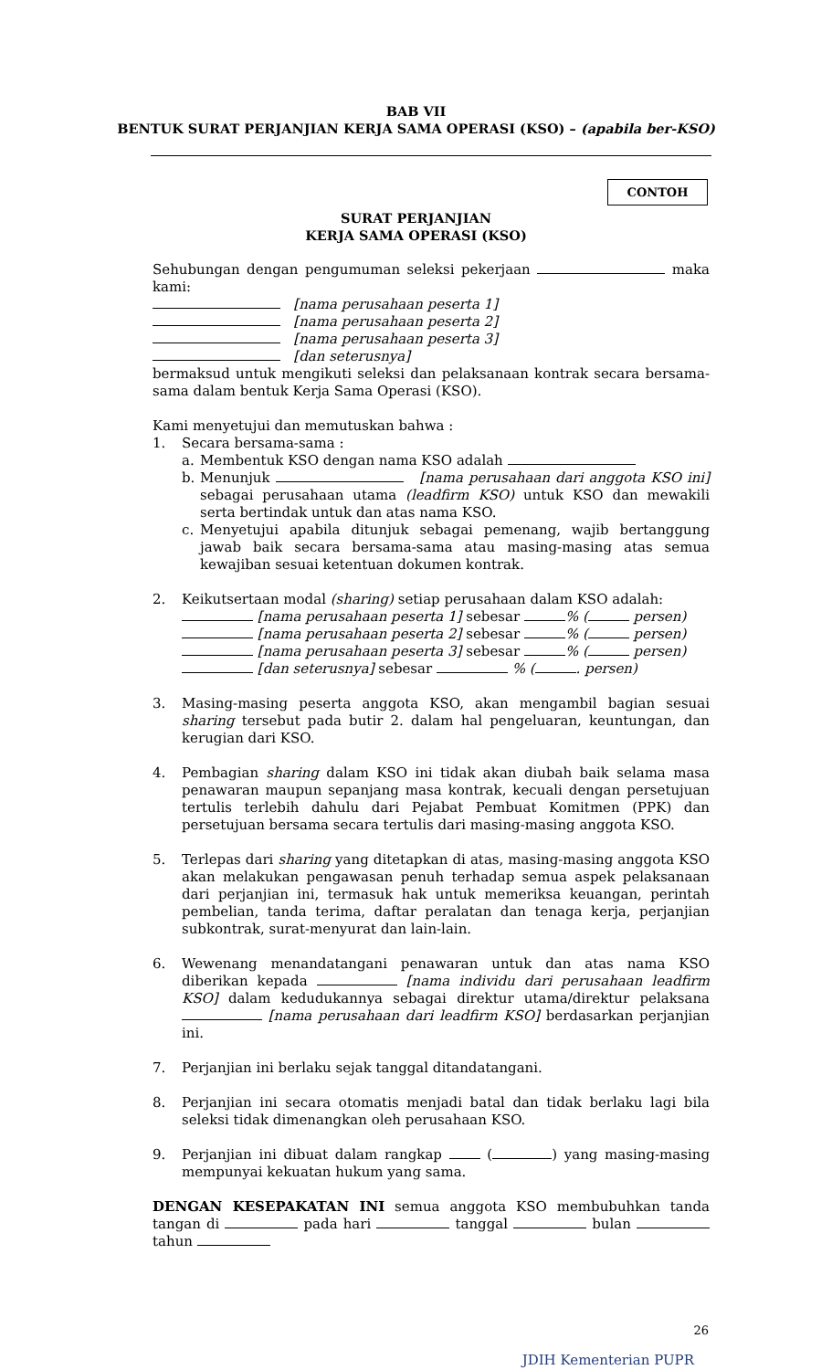BAB VII
BENTUK SURAT PERJANJIAN KERJA SAMA OPERASI (KSO) – (apabila ber-KSO)
CONTOH
SURAT PERJANJIAN
KERJA SAMA OPERASI (KSO)
Sehubungan dengan pengumuman seleksi pekerjaan maka kami:
[nama perusahaan peserta 1]
[nama perusahaan peserta 2]
[nama perusahaan peserta 3]
[dan seterusnya]
bermaksud untuk mengikuti seleksi dan pelaksanaan kontrak secara bersama-sama dalam bentuk Kerja Sama Operasi (KSO).
Kami menyetujui dan memutuskan bahwa :
1. Secara bersama-sama :
a. Membentuk KSO dengan nama KSO adalah
b. Menunjuk [nama perusahaan dari anggota KSO ini] sebagai perusahaan utama (leadfirm KSO) untuk KSO dan mewakili serta bertindak untuk dan atas nama KSO.
c. Menyetujui apabila ditunjuk sebagai pemenang, wajib bertanggung jawab baik secara bersama-sama atau masing-masing atas semua kewajiban sesuai ketentuan dokumen kontrak.
2. Keikutsertaan modal (sharing) setiap perusahaan dalam KSO adalah:
[nama perusahaan peserta 1] sebesar % ( persen)
[nama perusahaan peserta 2] sebesar % ( persen)
[nama perusahaan peserta 3] sebesar % ( persen)
[dan seterusnya] sebesar % ( . persen)
3. Masing-masing peserta anggota KSO, akan mengambil bagian sesuai sharing tersebut pada butir 2. dalam hal pengeluaran, keuntungan, dan kerugian dari KSO.
4. Pembagian sharing dalam KSO ini tidak akan diubah baik selama masa penawaran maupun sepanjang masa kontrak, kecuali dengan persetujuan tertulis terlebih dahulu dari Pejabat Pembuat Komitmen (PPK) dan persetujuan bersama secara tertulis dari masing-masing anggota KSO.
5. Terlepas dari sharing yang ditetapkan di atas, masing-masing anggota KSO akan melakukan pengawasan penuh terhadap semua aspek pelaksanaan dari perjanjian ini, termasuk hak untuk memeriksa keuangan, perintah pembelian, tanda terima, daftar peralatan dan tenaga kerja, perjanjian subkontrak, surat-menyurat dan lain-lain.
6. Wewenang menandatangani penawaran untuk dan atas nama KSO diberikan kepada [nama individu dari perusahaan leadfirm KSO] dalam kedudukannya sebagai direktur utama/direktur pelaksana [nama perusahaan dari leadfirm KSO] berdasarkan perjanjian ini.
7. Perjanjian ini berlaku sejak tanggal ditandatangani.
8. Perjanjian ini secara otomatis menjadi batal dan tidak berlaku lagi bila seleksi tidak dimenangkan oleh perusahaan KSO.
9. Perjanjian ini dibuat dalam rangkap ( ) yang masing-masing mempunyai kekuatan hukum yang sama.
DENGAN KESEPAKATAN INI semua anggota KSO membubuhkan tanda tangan di pada hari tanggal bulan tahun
26
JDIH Kementerian PUPR